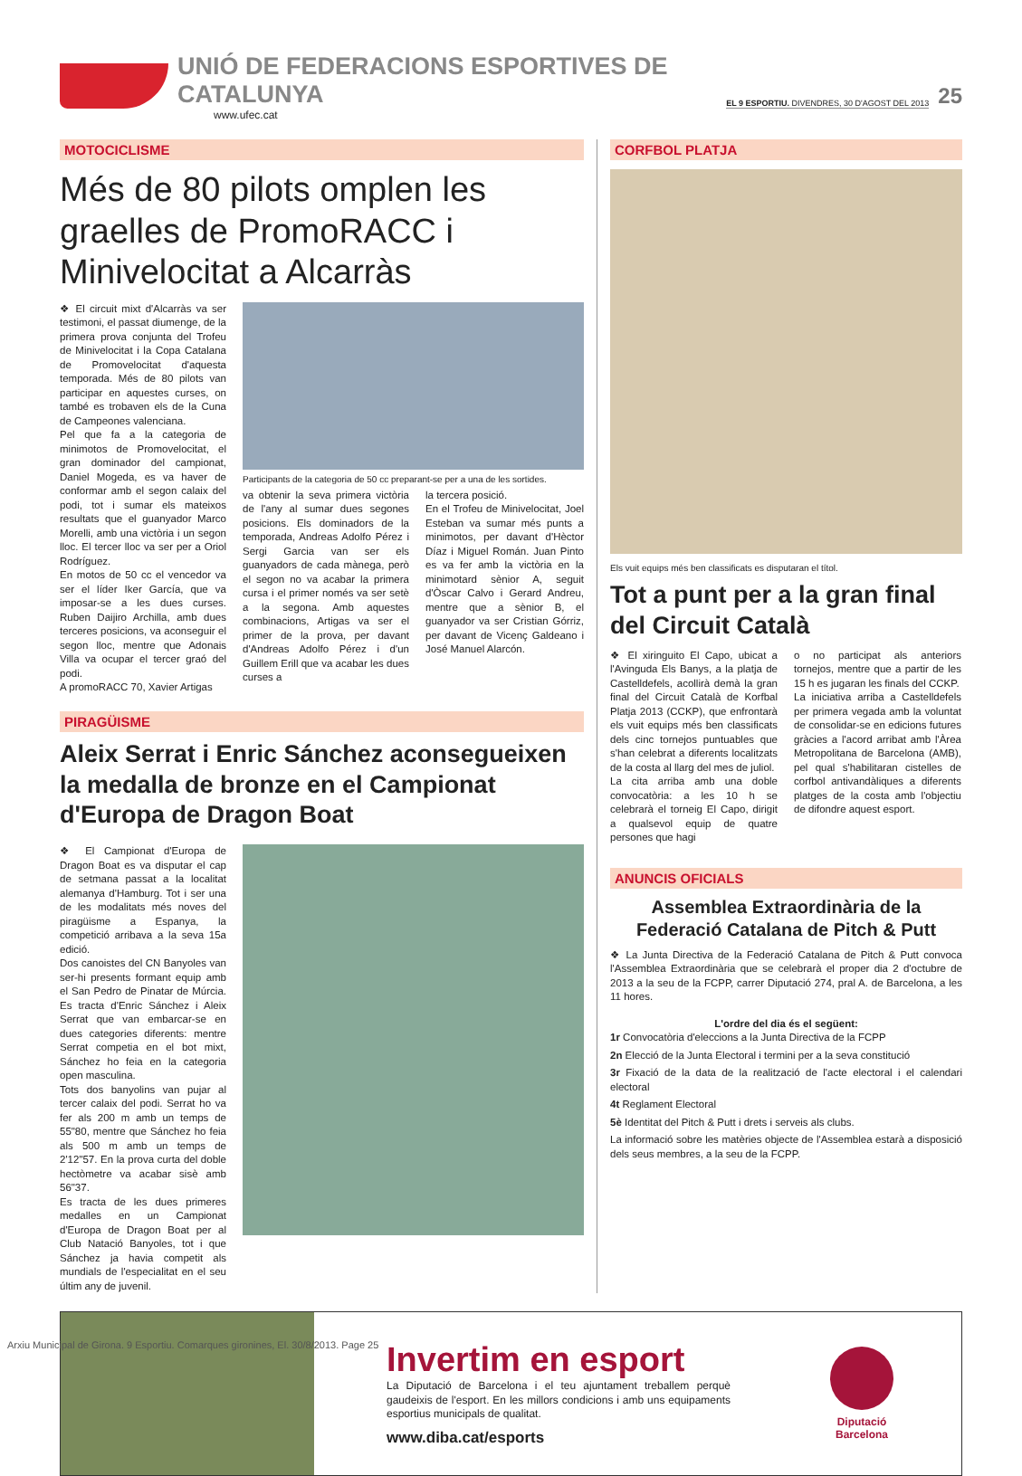UNIÓ DE FEDERACIONS ESPORTIVES DE CATALUNYA
EL 9 ESPORTIU. DIVENDRES, 30 D'AGOST DEL 2013
25
www.ufec.cat
MOTOCICLISME
Més de 80 pilots omplen les graelles de PromoRACC i Minivelocitat a Alcarràs
❖ El circuit mixt d'Alcarràs va ser testimoni, el passat diumenge, de la primera prova conjunta del Trofeu de Minivelocitat i la Copa Catalana de Promovelocitat d'aquesta temporada. Més de 80 pilots van participar en aquestes curses, on també es trobaven els de la Cuna de Campeones valenciana.
Pel que fa a la categoria de minimotos de Promovelocitat, el gran dominador del campionat, Daniel Mogeda, es va haver de conformar amb el segon calaix del podi, tot i sumar els mateixos resultats que el guanyador Marco Morelli, amb una victòria i un segon lloc. El tercer lloc va ser per a Oriol Rodríguez.
En motos de 50 cc el vencedor va ser el líder Iker García, que va imposar-se a les dues curses. Ruben Daijiro Archilla, amb dues terceres posicions, va aconseguir el segon lloc, mentre que Adonais Villa va ocupar el tercer graó del podi.
A promoRACC 70, Xavier Artigas
Participants de la categoria de 50 cc preparant-se per a una de les sortides.
va obtenir la seva primera victòria de l'any al sumar dues segones posicions. Els dominadors de la temporada, Andreas Adolfo Pérez i Sergi Garcia van ser els guanyadors de cada mànega, però el segon no va acabar la primera cursa i el primer només va ser setè a la segona. Amb aquestes combinacions, Artigas va ser el primer de la prova, per davant d'Andreas Adolfo Pérez i d'un Guillem Erill que va acabar les dues curses a
la tercera posició.
En el Trofeu de Minivelocitat, Joel Esteban va sumar més punts a minimotos, per davant d'Hèctor Díaz i Miguel Román. Juan Pinto es va fer amb la victòria en la minimotard sènior A, seguit d'Òscar Calvo i Gerard Andreu, mentre que a sènior B, el guanyador va ser Cristian Górriz, per davant de Vicenç Galdeano i José Manuel Alarcón.
PIRAGÜISME
Aleix Serrat i Enric Sánchez aconsegueixen la medalla de bronze en el Campionat d'Europa de Dragon Boat
❖ El Campionat d'Europa de Dragon Boat es va disputar el cap de setmana passat a la localitat alemanya d'Hamburg. Tot i ser una de les modalitats més noves del piragüisme a Espanya, la competició arribava a la seva 15a edició.
Dos canoistes del CN Banyoles van ser-hi presents formant equip amb el San Pedro de Pinatar de Múrcia. Es tracta d'Enric Sánchez i Aleix Serrat que van embarcar-se en dues categories diferents: mentre Serrat competia en el bot mixt, Sánchez ho feia en la categoria open masculina.
Tots dos banyolins van pujar al tercer calaix del podi. Serrat ho va fer als 200 m amb un temps de 55"80, mentre que Sánchez ho feia als 500 m amb un temps de 2'12"57. En la prova curta del doble hectòmetre va acabar sisè amb 56"37.
Es tracta de les dues primeres medalles en un Campionat d'Europa de Dragon Boat per al Club Natació Banyoles, tot i que Sánchez ja havia competit als mundials de l'especialitat en el seu últim any de juvenil.
CORFBOL PLATJA
Els vuit equips més ben classificats es disputaran el títol.
Tot a punt per a la gran final del Circuit Català
❖ El xiringuito El Capo, ubicat a l'Avinguda Els Banys, a la platja de Castelldefels, acollirà demà la gran final del Circuit Català de Korfbal Platja 2013 (CCKP), que enfrontarà els vuit equips més ben classificats dels cinc tornejos puntuables que s'han celebrat a diferents localitzats de la costa al llarg del mes de juliol.
La cita arriba amb una doble convocatòria: a les 10 h se celebrarà el torneig El Capo, dirigit a qualsevol equip de quatre persones que hagi
o no participat als anteriors tornejos, mentre que a partir de les 15 h es jugaran les finals del CCKP.
La iniciativa arriba a Castelldefels per primera vegada amb la voluntat de consolidar-se en edicions futures gràcies a l'acord arribat amb l'Àrea Metropolitana de Barcelona (AMB), pel qual s'habilitaran cistelles de corfbol antivandàliques a diferents platges de la costa amb l'objectiu de difondre aquest esport.
ANUNCIS OFICIALS
Assemblea Extraordinària de la Federació Catalana de Pitch & Putt
❖ La Junta Directiva de la Federació Catalana de Pitch & Putt convoca l'Assemblea Extraordinària que se celebrarà el proper dia 2 d'octubre de 2013 a la seu de la FCPP, carrer Diputació 274, pral A. de Barcelona, a les 11 hores.
L'ordre del dia és el següent:
1r Convocatòria d'eleccions a la Junta Directiva de la FCPP
2n Elecció de la Junta Electoral i termini per a la seva constitució
3r Fixació de la data de la realització de l'acte electoral i el calendari electoral
4t Reglament Electoral
5è Identitat del Pitch & Putt i drets i serveis als clubs.
La informació sobre les matèries objecte de l'Assemblea estarà a disposició dels seus membres, a la seu de la FCPP.
Invertim en esport
La Diputació de Barcelona i el teu ajuntament treballem perquè gaudeixis de l'esport. En les millors condicions i amb uns equipaments esportius municipals de qualitat.
www.diba.cat/esports
Diputació
Barcelona
Arxiu Municipal de Girona. 9 Esportiu. Comarques gironines, El. 30/8/2013. Page 25